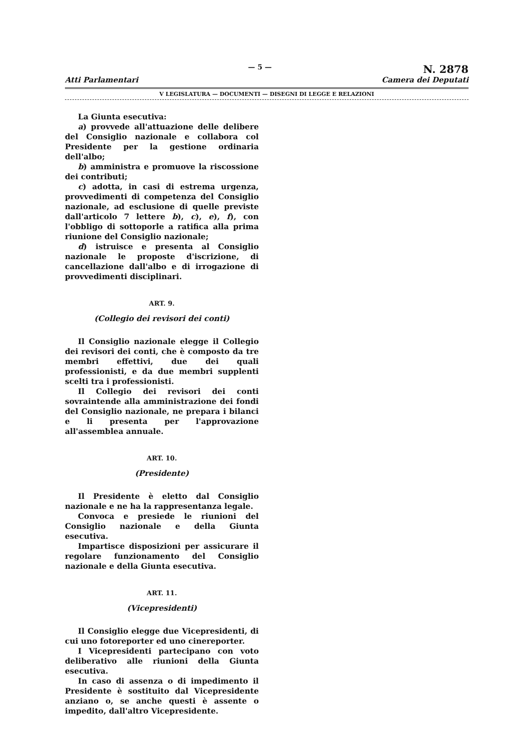Atti Parlamentari
— 5 —
N. 2878
Camera dei Deputati
V LEGISLATURA — DOCUMENTI — DISEGNI DI LEGGE E RELAZIONI
La Giunta esecutiva:
a) provvede all'attuazione delle delibere del Consiglio nazionale e collabora col Presidente per la gestione ordinaria dell'albo;
b) amministra e promuove la riscossione dei contributi;
c) adotta, in casi di estrema urgenza, provvedimenti di competenza del Consiglio nazionale, ad esclusione di quelle previste dall'articolo 7 lettere b), c), e), f), con l'obbligo di sottoporle a ratifica alla prima riunione del Consiglio nazionale;
d) istruisce e presenta al Consiglio nazionale le proposte d'iscrizione, di cancellazione dall'albo e di irrogazione di provvedimenti disciplinari.
ART. 9.
(Collegio dei revisori dei conti)
Il Consiglio nazionale elegge il Collegio dei revisori dei conti, che è composto da tre membri effettivi, due dei quali professionisti, e da due membri supplenti scelti tra i professionisti.
Il Collegio dei revisori dei conti sovraintende alla amministrazione dei fondi del Consiglio nazionale, ne prepara i bilanci e li presenta per l'approvazione all'assemblea annuale.
ART. 10.
(Presidente)
Il Presidente è eletto dal Consiglio nazionale e ne ha la rappresentanza legale.
Convoca e presiede le riunioni del Consiglio nazionale e della Giunta esecutiva.
Impartisce disposizioni per assicurare il regolare funzionamento del Consiglio nazionale e della Giunta esecutiva.
ART. 11.
(Vicepresidenti)
Il Consiglio elegge due Vicepresidenti, di cui uno fotoreporter ed uno cinereporter.
I Vicepresidenti partecipano con voto deliberativo alle riunioni della Giunta esecutiva.
In caso di assenza o di impedimento il Presidente è sostituito dal Vicepresidente anziano o, se anche questi è assente o impedito, dall'altro Vicepresidente.